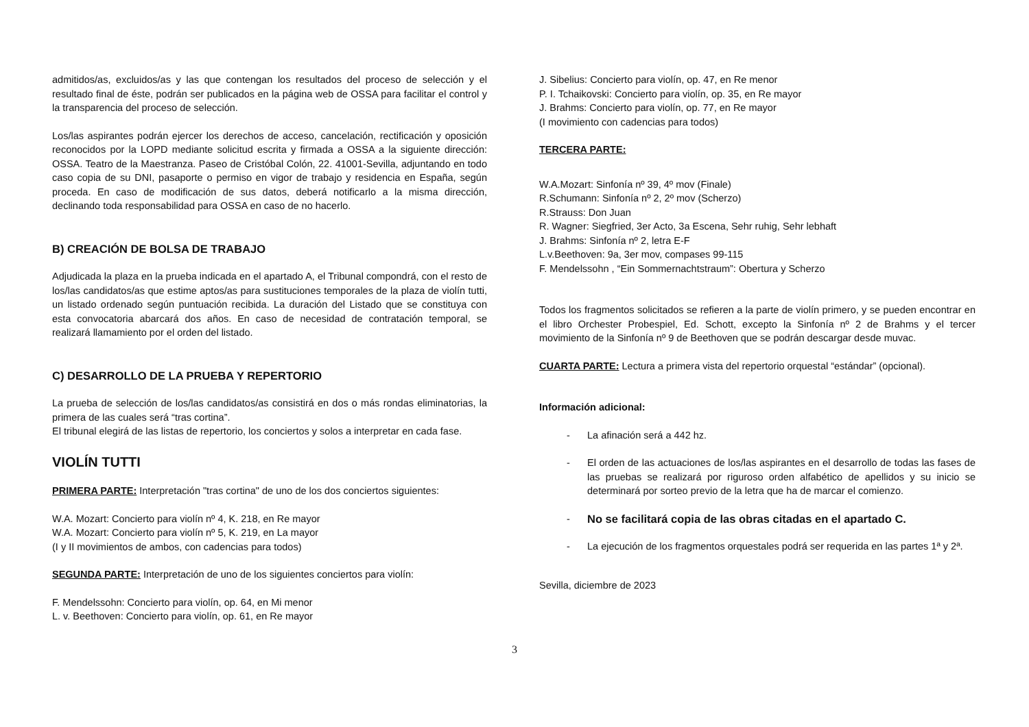admitidos/as, excluidos/as y las que contengan los resultados del proceso de selección y el resultado final de éste, podrán ser publicados en la página web de OSSA para facilitar el control y la transparencia del proceso de selección.
Los/las aspirantes podrán ejercer los derechos de acceso, cancelación, rectificación y oposición reconocidos por la LOPD mediante solicitud escrita y firmada a OSSA a la siguiente dirección: OSSA. Teatro de la Maestranza. Paseo de Cristóbal Colón, 22. 41001-Sevilla, adjuntando en todo caso copia de su DNI, pasaporte o permiso en vigor de trabajo y residencia en España, según proceda. En caso de modificación de sus datos, deberá notificarlo a la misma dirección, declinando toda responsabilidad para OSSA en caso de no hacerlo.
B) CREACIÓN DE BOLSA DE TRABAJO
Adjudicada la plaza en la prueba indicada en el apartado A, el Tribunal compondrá, con el resto de los/las candidatos/as que estime aptos/as para sustituciones temporales de la plaza de violín tutti, un listado ordenado según puntuación recibida. La duración del Listado que se constituya con esta convocatoria abarcará dos años. En caso de necesidad de contratación temporal, se realizará llamamiento por el orden del listado.
C) DESARROLLO DE LA PRUEBA Y REPERTORIO
La prueba de selección de los/las candidatos/as consistirá en dos o más rondas eliminatorias, la primera de las cuales será “tras cortina”.
El tribunal elegirá de las listas de repertorio, los conciertos y solos a interpretar en cada fase.
VIOLÍN TUTTI
PRIMERA PARTE: Interpretación "tras cortina" de uno de los dos conciertos siguientes:
W.A. Mozart: Concierto para violín nº 4, K. 218, en Re mayor
W.A. Mozart: Concierto para violín nº 5, K. 219, en La mayor
(I y II movimientos de ambos, con cadencias para todos)
SEGUNDA PARTE: Interpretación de uno de los siguientes conciertos para violín:
F. Mendelssohn: Concierto para violín, op. 64, en Mi menor
L. v. Beethoven: Concierto para violín, op. 61, en Re mayor
J. Sibelius: Concierto para violín, op. 47, en Re menor
P. I. Tchaikovski: Concierto para violín, op. 35, en Re mayor
J. Brahms: Concierto para violín, op. 77, en Re mayor
(I movimiento con cadencias para todos)
TERCERA PARTE:
W.A.Mozart: Sinfonía nº 39, 4º mov (Finale)
R.Schumann: Sinfonía nº 2, 2º mov (Scherzo)
R.Strauss: Don Juan
R. Wagner: Siegfried, 3er Acto, 3a Escena, Sehr ruhig, Sehr lebhaft
J. Brahms: Sinfonía nº 2, letra E-F
L.v.Beethoven: 9a, 3er mov, compases 99-115
F. Mendelssohn , “Ein Sommernachtstraum”: Obertura y Scherzo
Todos los fragmentos solicitados se refieren a la parte de violín primero, y se pueden encontrar en el libro Orchester Probespiel, Ed. Schott, excepto la Sinfonía nº 2 de Brahms y el tercer movimiento de la Sinfonía nº 9 de Beethoven que se podrán descargar desde muvac.
CUARTA PARTE: Lectura a primera vista del repertorio orquestal “estándar” (opcional).
Información adicional:
- La afinación será a 442 hz.
- El orden de las actuaciones de los/las aspirantes en el desarrollo de todas las fases de las pruebas se realizará por riguroso orden alfabético de apellidos y su inicio se determinará por sorteo previo de la letra que ha de marcar el comienzo.
- No se facilitará copia de las obras citadas en el apartado C.
- La ejecución de los fragmentos orquestales podrá ser requerida en las partes 1ª y 2ª.
Sevilla, diciembre de 2023
3